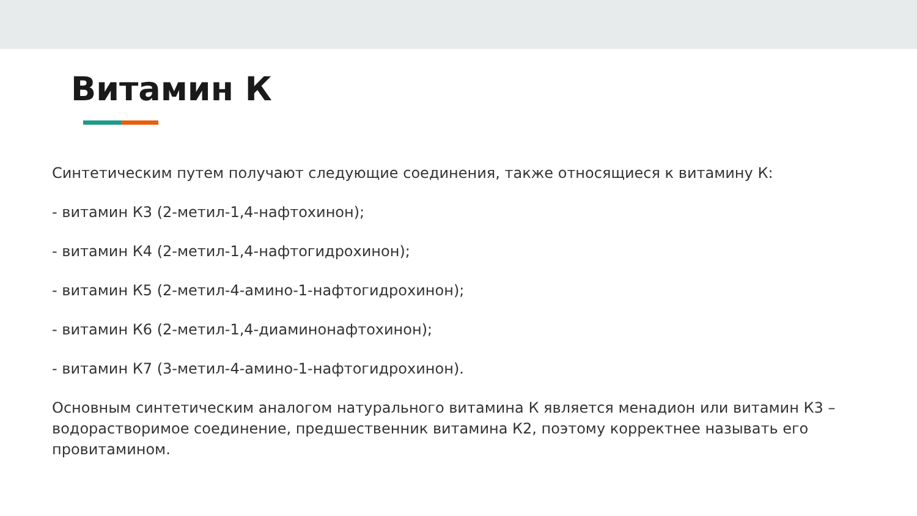Витамин К
Синтетическим путем получают следующие соединения, также относящиеся к витамину К:
- витамин К3 (2-метил-1,4-нафтохинон);
- витамин К4 (2-метил-1,4-нафтогидрохинон);
- витамин К5 (2-метил-4-амино-1-нафтогидрохинон);
- витамин К6 (2-метил-1,4-диаминонафтохинон);
- витамин К7 (3-метил-4-амино-1-нафтогидрохинон).
Основным синтетическим аналогом натурального витамина К является менадион или витамин К3 – водорастворимое соединение, предшественник витамина К2, поэтому корректнее называть его провитамином.